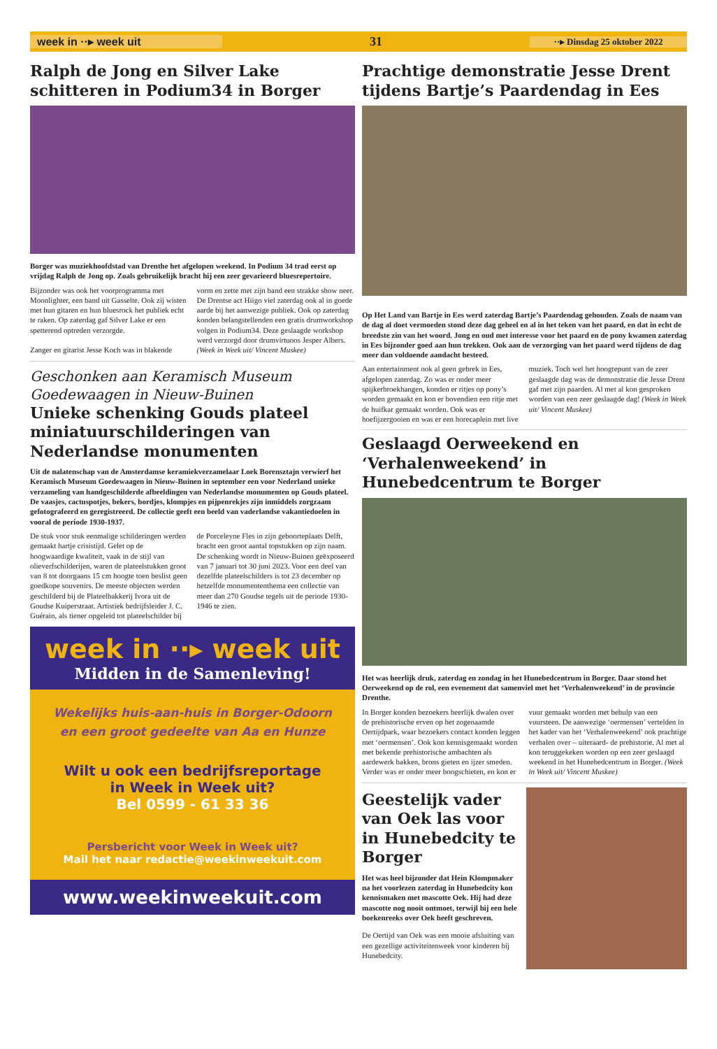week in ··▸ week uit 31
··▸ Dinsdag 25 oktober 2022
Ralph de Jong en Silver Lake schitteren in Podium34 in Borger
Borger was muziekhoofdstad van Drenthe het afgelopen weekend. In Podium 34 trad eerst op vrijdag Ralph de Jong op. Zoals gebruikelijk bracht hij een zeer gevarieerd bluesrepertoire.
Bijzonder was ook het voorprogramma met Moonlighter, een band uit Gasselte. Ook zij wisten met hun gitaren en hun bluesrock het publiek echt te raken. Op zaterdag gaf Silver Lake er een spetterend optreden verzorgde.
Zanger en gitarist Jesse Koch was in blakende vorm en zette met zijn band een strakke show neer. De Drentse act Hiigo viel zaterdag ook al in goede aarde bij het aanwezige publiek. Ook op zaterdag konden belangstellenden een gratis drumworkshop volgen in Podium34. Deze geslaagde workshop werd verzorgd door drumvirtuoos Jesper Albers. (Week in Week uit/ Vincent Muskee)
Geschonken aan Keramisch Museum Goedewaagen in Nieuw-Buinen
Unieke schenking Gouds plateel miniatuurschilderingen van Nederlandse monumenten
Uit de nalatenschap van de Amsterdamse keramiekverzamelaar Loek Borensztajn verwierf het Keramisch Museum Goedewaagen in Nieuw-Buinen in september een voor Nederland unieke verzameling van handgeschilderde afbeeldingen van Nederlandse monumenten op Gouds plateel. De vaasjes, cactuspotjes, bekers, bordjes, klompjes en pijpenrekjes zijn inmiddels zorgzaam gefotografeerd en geregistreerd. De collectie geeft een beeld van vaderlandse vakantiedoelen in vooral de periode 1930-1937.
De stuk voor stuk eenmalige schilderingen werden gemaakt hartje crisistijd. Gelet op de hoogwaardige kwaliteit, vaak in de stijl van olieverfschilderijen, waren de plateelstukken groot van 8 tot doorgaans 15 cm hoogte toen beslist geen goedkope souvenirs. De meeste objecten werden geschilderd bij de Plateelbakkerij Ivora uit de Goudse Kuiperstraat. Artistiek bedrijfsleider J. C. Guérain, als tiener opgeleid tot plateelschilder bij de Porceleyne Fles in zijn geboorteplaats Delft, bracht een groot aantal topstukken op zijn naam. De schenking wordt in Nieuw-Buinen geëxposeerd van 7 januari tot 30 juni 2023. Voor een deel van dezelfde plateelschilders is tot 23 december op hetzelfde monumententhema een collectie van meer dan 270 Goudse tegels uit de periode 1930-1946 te zien.
week in ··▸ week uit
Midden in de Samenleving!
Wekelijks huis-aan-huis in Borger-Odoorn
en een groot gedeelte van Aa en Hunze
Wilt u ook een bedrijfsreportage
in Week in Week uit?
Bel 0599 - 61 33 36
Persbericht voor Week in Week uit?
Mail het naar redactie@weekinweekuit.com
www.weekinweekuit.com
Prachtige demonstratie Jesse Drent tijdens Bartje’s Paardendag in Ees
Op Het Land van Bartje in Ees werd zaterdag Bartje’s Paardendag gehouden. Zoals de naam van de dag al doet vermoeden stond deze dag geheel en al in het teken van het paard, en dat in echt de breedste zin van het woord. Jong en oud met interesse voor het paard en de pony kwamen zaterdag in Ees bijzonder goed aan hun trekken. Ook aan de verzorging van het paard werd tijdens de dag meer dan voldoende aandacht besteed.
Aan entertainment ook al geen gebrek in Ees, afgelopen zaterdag. Zo was er onder meer spijkerbroekhangen, konden er ritjes op pony’s worden gemaakt en kon er bovendien een ritje met de huifkar gemaakt worden. Ook was er hoefijzergooien en was er een horecaplein met live muziek. Toch wel het hoogtepunt van de zeer geslaagde dag was de demonstratie die Jesse Drent gaf met zijn paarden. Al met al kon gesproken worden van een zeer geslaagde dag! (Week in Week uit/ Vincent Muskee)
Geslaagd Oerweekend en ‘Verhalenweekend’ in Hunebedcentrum te Borger
Het was heerlijk druk, zaterdag en zondag in het Hunebedcentrum in Borger. Daar stond het Oerweekend op de rol, een evenement dat samenviel met het ‘Verhalenweekend’ in de provincie Drenthe.
In Borger konden bezoekers heerlijk dwalen over de prehistorische erven op het zogenaamde Oertijdpark, waar bezoekers contact konden leggen met ‘oermensen’. Ook kon kennisgemaakt worden met bekende prehistorische ambachten als aardewerk bakken, brons gieten en ijzer smeden. Verder was er onder meer boogschieten, en kon er vuur gemaakt worden met behulp van een vuursteen. De aanwezige ‘oermensen’ vertelden in het kader van het ‘Verhalenweekend’ ook prachtige verhalen over – uiteraard- de prehistorie. Al met al kon teruggekeken worden op een zeer geslaagd weekend in het Hunebedcentrum in Borger. (Week in Week uit/ Vincent Muskee)
Geestelijk vader van Oek las voor in Hunebedcity te Borger
Het was heel bijzonder dat Hein Klompmaker na het voorlezen zaterdag in Hunebedcity kon kennismaken met mascotte Oek. Hij had deze mascotte nog nooit ontmoet, terwijl hij een hele boekenreeks over Oek heeft geschreven.
De Oertijd van Oek was een mooie afsluiting van een gezellige activiteitenweek voor kinderen bij Hunebedcity.